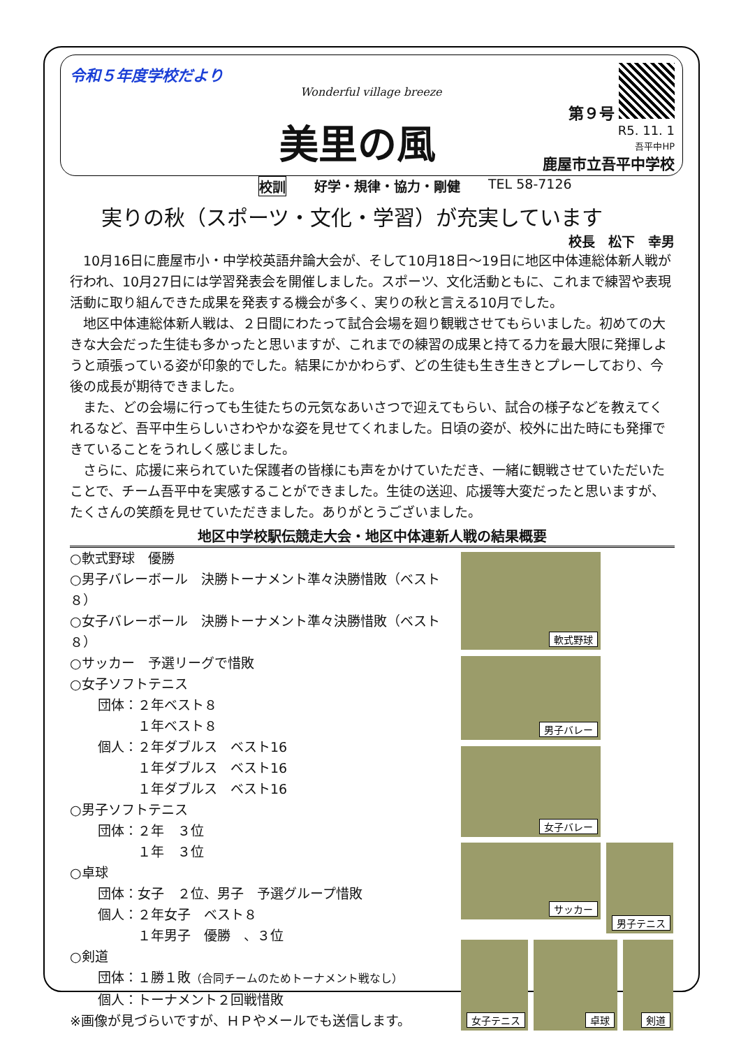令和５年度学校だより
Wonderful village breeze
美里の風
第９号
R5. 11. 1
吾平中HP
鹿屋市立吾平中学校
校訓 好学・規律・協力・剛健 TEL 58-7126
実りの秋（スポーツ・文化・学習）が充実しています
校長　松下　幸男
10月16日に鹿屋市小・中学校英語弁論大会が、そして10月18日～19日に地区中体連総体新人戦が行われ、10月27日には学習発表会を開催しました。スポーツ、文化活動ともに、これまで練習や表現活動に取り組んできた成果を発表する機会が多く、実りの秋と言える10月でした。
地区中体連総体新人戦は、２日間にわたって試合会場を廻り観戦させてもらいました。初めての大きな大会だった生徒も多かったと思いますが、これまでの練習の成果と持てる力を最大限に発揮しようと頑張っている姿が印象的でした。結果にかかわらず、どの生徒も生き生きとプレーしており、今後の成長が期待できました。
また、どの会場に行っても生徒たちの元気なあいさつで迎えてもらい、試合の様子などを教えてくれるなど、吾平中生らしいさわやかな姿を見せてくれました。日頃の姿が、校外に出た時にも発揮できていることをうれしく感じました。
さらに、応援に来られていた保護者の皆様にも声をかけていただき、一緒に観戦させていただいたことで、チーム吾平中を実感することができました。生徒の送迎、応援等大変だったと思いますが、たくさんの笑顔を見せていただきました。ありがとうございました。
地区中学校駅伝競走大会・地区中体連新人戦の結果概要
○軟式野球　優勝
○男子バレーボール　決勝トーナメント準々決勝惜敗（ベスト８）
○女子バレーボール　決勝トーナメント準々決勝惜敗（ベスト８）
○サッカー　予選リーグで惜敗
○女子ソフトテニス
団体：２年ベスト８
　　　１年ベスト８
個人：２年ダブルス　ベスト16
　　　１年ダブルス　ベスト16
　　　１年ダブルス　ベスト16
○男子ソフトテニス
団体：２年　３位
　　　１年　３位
○卓球
団体：女子　２位、男子　予選グループ惜敗
個人：２年女子　ベスト８
　　　１年男子　優勝　、３位
○剣道
団体：１勝１敗（合同チームのためトーナメント戦なし）
個人：トーナメント２回戦惜敗
※画像が見づらいですが、ＨＰやメールでも送信します。
軟式野球
男子バレー
女子バレー
サッカー
男子テニス
女子テニス
卓球
剣道